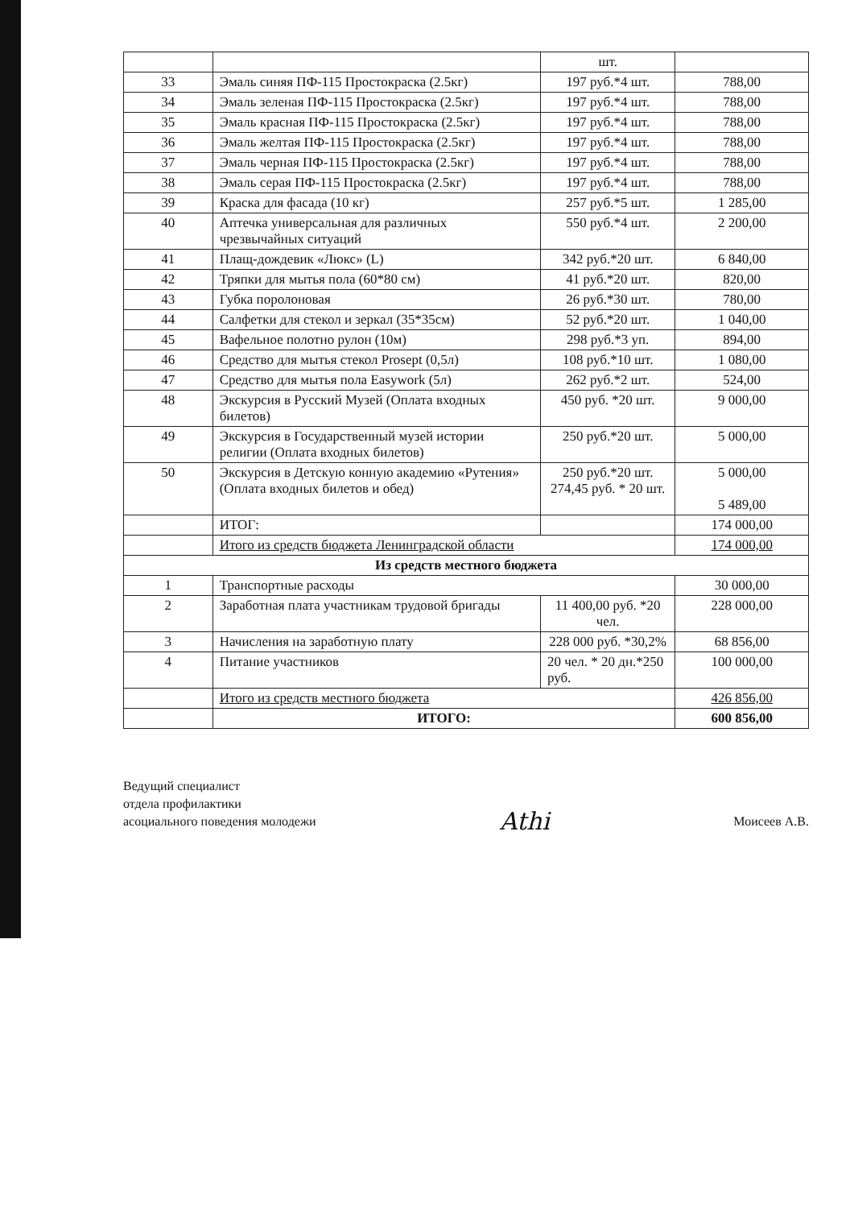| | | шт. | |
| 33 | Эмаль синяя ПФ-115 Простокраска (2.5кг) | 197 руб.*4 шт. | 788,00 |
| 34 | Эмаль зеленая ПФ-115 Простокраска (2.5кг) | 197 руб.*4 шт. | 788,00 |
| 35 | Эмаль красная ПФ-115 Простокраска (2.5кг) | 197 руб.*4 шт. | 788,00 |
| 36 | Эмаль желтая ПФ-115 Простокраска (2.5кг) | 197 руб.*4 шт. | 788,00 |
| 37 | Эмаль черная ПФ-115 Простокраска (2.5кг) | 197 руб.*4 шт. | 788,00 |
| 38 | Эмаль серая ПФ-115 Простокраска (2.5кг) | 197 руб.*4 шт. | 788,00 |
| 39 | Краска для фасада (10 кг) | 257 руб.*5 шт. | 1 285,00 |
| 40 | Аптечка универсальная для различных чрезвычайных ситуаций | 550 руб.*4 шт. | 2 200,00 |
| 41 | Плащ-дождевик «Люкс» (L) | 342 руб.*20 шт. | 6 840,00 |
| 42 | Тряпки для мытья пола (60*80 см) | 41 руб.*20 шт. | 820,00 |
| 43 | Губка поролоновая | 26 руб.*30 шт. | 780,00 |
| 44 | Салфетки для стекол и зеркал (35*35см) | 52 руб.*20 шт. | 1 040,00 |
| 45 | Вафельное полотно рулон (10м) | 298 руб.*3 уп. | 894,00 |
| 46 | Средство для мытья стекол Prosept (0,5л) | 108 руб.*10 шт. | 1 080,00 |
| 47 | Средство для мытья пола Easywork (5л) | 262 руб.*2 шт. | 524,00 |
| 48 | Экскурсия в Русский Музей (Оплата входных билетов) | 450 руб. *20 шт. | 9 000,00 |
| 49 | Экскурсия в Государственный музей истории религии (Оплата входных билетов) | 250 руб.*20 шт. | 5 000,00 |
| 50 | Экскурсия в Детскую конную академию «Рутения» (Оплата входных билетов и обед) | 250 руб.*20 шт. 274,45 руб. * 20 шт. | 5 000,00 5 489,00 |
| | ИТОГ: | | 174 000,00 |
| | Итого из средств бюджета Ленинградской области | | 174 000,00 |
| Из средств местного бюджета | | | |
| 1 | Транспортные расходы | | 30 000,00 |
| 2 | Заработная плата участникам трудовой бригады | 11 400,00 руб. *20 чел. | 228 000,00 |
| 3 | Начисления на заработную плату | 228 000 руб. *30,2% | 68 856,00 |
| 4 | Питание участников | 20 чел. * 20 дн.*250 руб. | 100 000,00 |
| | Итого из средств местного бюджета | | 426 856,00 |
| | ИТОГО: | | 600 856,00 |
Ведущий специалист
отдела профилактики
асоциального поведения молодежи
Athi
Моисеев А.В.